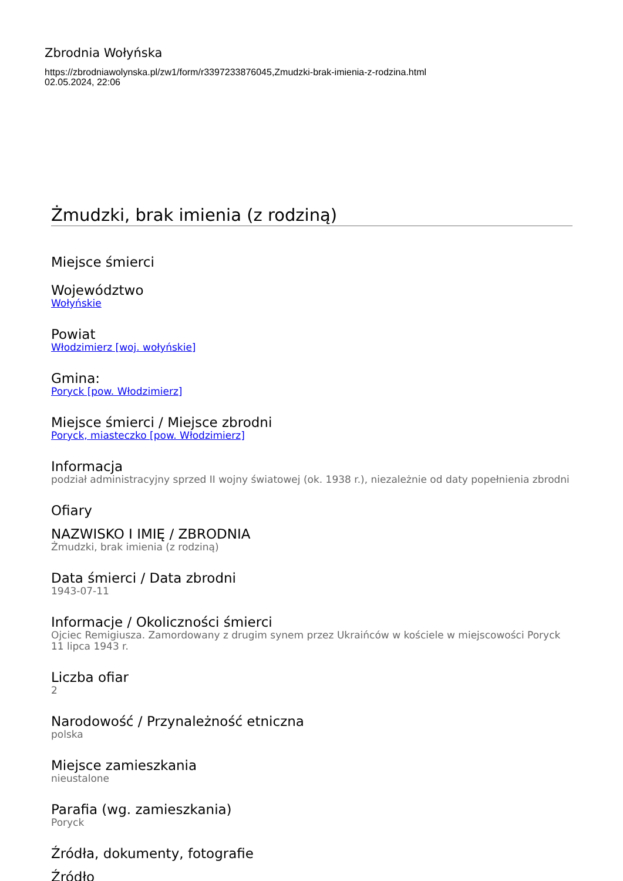Zbrodnia Wołyńska
https://zbrodniawolynska.pl/zw1/form/r3397233876045,Zmudzki-brak-imienia-z-rodzina.html
02.05.2024, 22:06
Żmudzki, brak imienia (z rodziną)
Miejsce śmierci
Województwo
Wołyńskie
Powiat
Włodzimierz [woj. wołyńskie]
Gmina:
Poryck [pow. Włodzimierz]
Miejsce śmierci / Miejsce zbrodni
Poryck, miasteczko [pow. Włodzimierz]
Informacja
podział administracyjny sprzed II wojny światowej (ok. 1938 r.), niezależnie od daty popełnienia zbrodni
Ofiary
NAZWISKO I IMIĘ / ZBRODNIA
Żmudzki, brak imienia (z rodziną)
Data śmierci / Data zbrodni
1943-07-11
Informacje / Okoliczności śmierci
Ojciec Remigiusza. Zamordowany z drugim synem przez Ukraińców w kościele w miejscowości Poryck 11 lipca 1943 r.
Liczba ofiar
2
Narodowość / Przynależność etniczna
polska
Miejsce zamieszkania
nieustalone
Parafia (wg. zamieszkania)
Poryck
Źródła, dokumenty, fotografie
Źródło